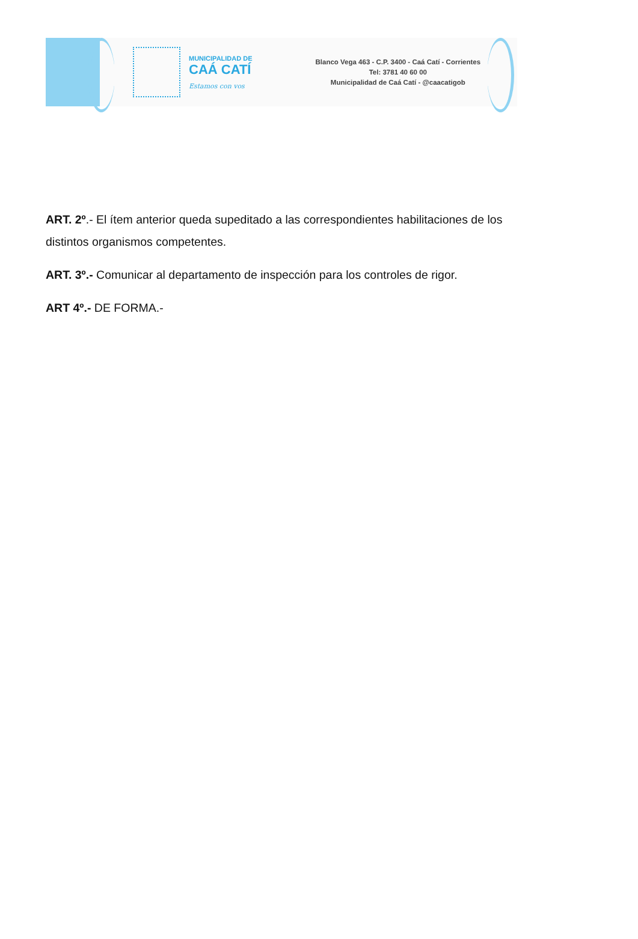MUNICIPALIDAD DE
CAÁ CATÍ
Estamos con vos
Blanco Vega 463 - C.P. 3400 - Caá Catí - Corrientes
Tel: 3781 40 60 00
Municipalidad de Caá Catí - @caacatigob
ART. 2º.- El ítem anterior queda supeditado a las correspondientes habilitaciones de los distintos organismos competentes.
ART. 3º.- Comunicar al departamento de inspección para los controles de rigor.
ART 4º.- DE FORMA.-